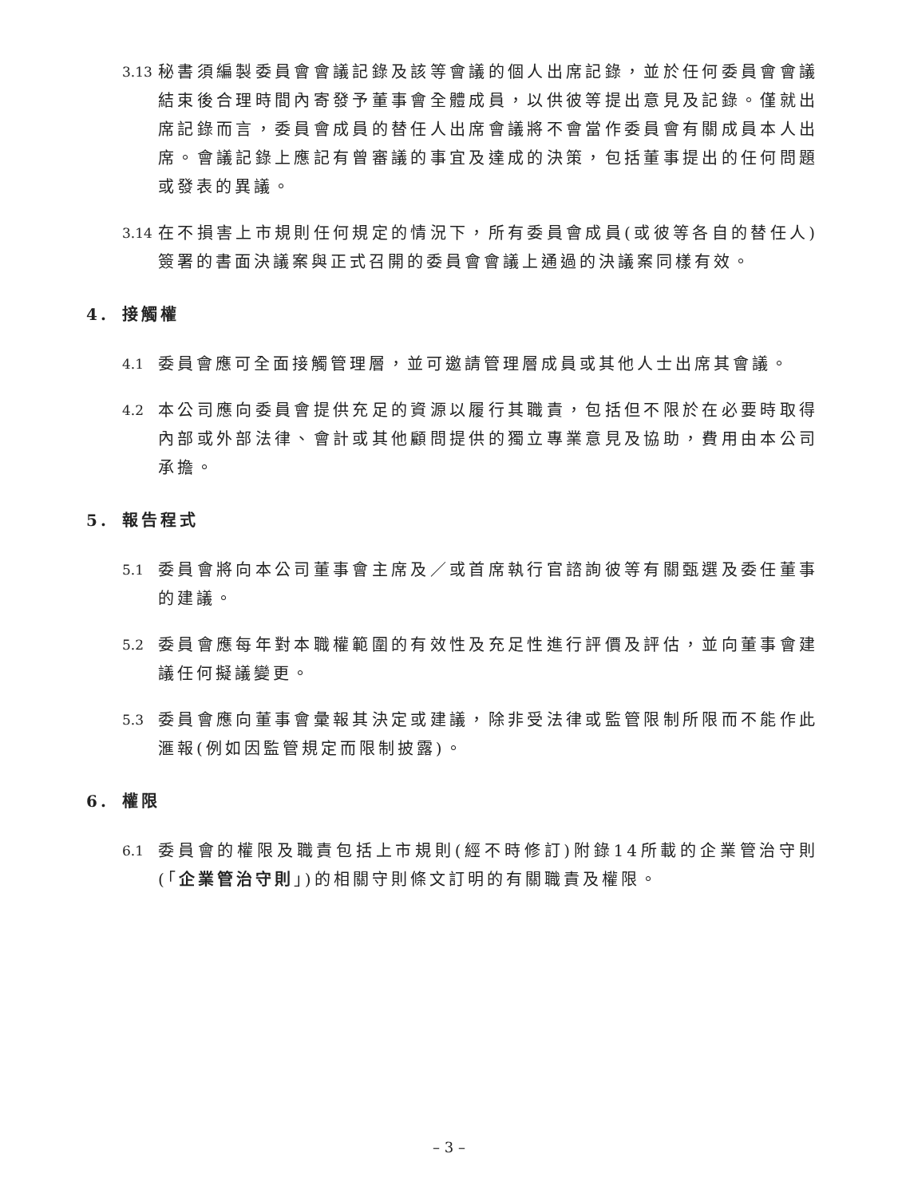3.13
秘書須編製委員會會議記錄及該等會議的個人出席記錄，並於任何委員會會議結束後合理時間內寄發予董事會全體成員，以供彼等提出意見及記錄。僅就出席記錄而言，委員會成員的替任人出席會議將不會當作委員會有關成員本人出席。會議記錄上應記有曾審議的事宜及達成的決策，包括董事提出的任何問題或發表的異議。
3.14
在不損害上市規則任何規定的情況下，所有委員會成員(或彼等各自的替任人)簽署的書面決議案與正式召開的委員會會議上通過的決議案同樣有效。
4. 接觸權
4.1
委員會應可全面接觸管理層，並可邀請管理層成員或其他人士出席其會議。
4.2
本公司應向委員會提供充足的資源以履行其職責，包括但不限於在必要時取得內部或外部法律、會計或其他顧問提供的獨立專業意見及協助，費用由本公司承擔。
5. 報告程式
5.1
委員會將向本公司董事會主席及／或首席執行官諮詢彼等有關甄選及委任董事的建議。
5.2
委員會應每年對本職權範圍的有效性及充足性進行評價及評估，並向董事會建議任何擬議變更。
5.3
委員會應向董事會彙報其決定或建議，除非受法律或監管限制所限而不能作此滙報(例如因監管規定而限制披露)。
6. 權限
6.1
委員會的權限及職責包括上市規則(經不時修訂)附錄14所載的企業管治守則(「企業管治守則」)的相關守則條文訂明的有關職責及權限。
– 3 –